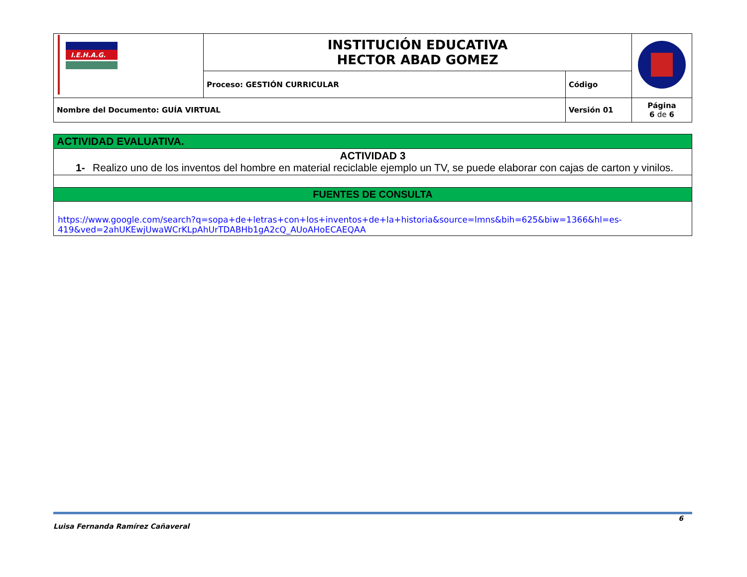| I.E.H.A.G. | INSTITUCIÓN EDUCATIVA HECTOR ABAD GOMEZ | | |
| | Proceso: GESTIÓN CURRICULAR | Código | |
| Nombre del Documento: GUÍA VIRTUAL | | Versión 01 | Página 6 de 6 |
| ACTIVIDAD EVALUATIVA. |
| ACTIVIDAD 3 1- Realizo uno de los inventos del hombre en material reciclable ejemplo un TV, se puede elaborar con cajas de carton y vinilos. |
| FUENTES DE CONSULTA |
| https://www.google.com/search?q=sopa+de+letras+con+los+inventos+de+la+historia&source=lmns&bih=625&biw=1366&hl=es-419&ved=2ahUKEwjUwaWCrKLpAhUrTDABHb1gA2cQ_AUoAHoECAEQAA |
6
Luisa Fernanda Ramírez Cañaveral